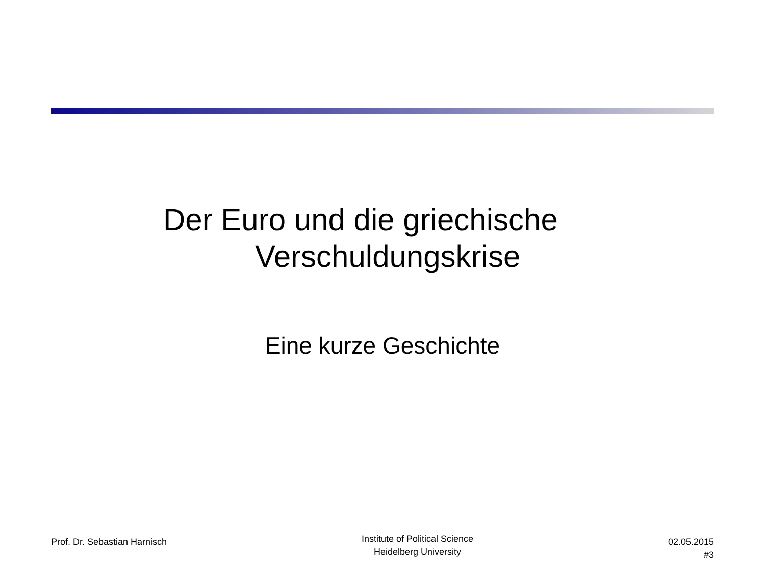Der Euro und die griechische
Verschuldungskrise
Eine kurze Geschichte
Prof. Dr. Sebastian Harnisch
Institute of Political Science
Heidelberg University
02.05.2015
#3